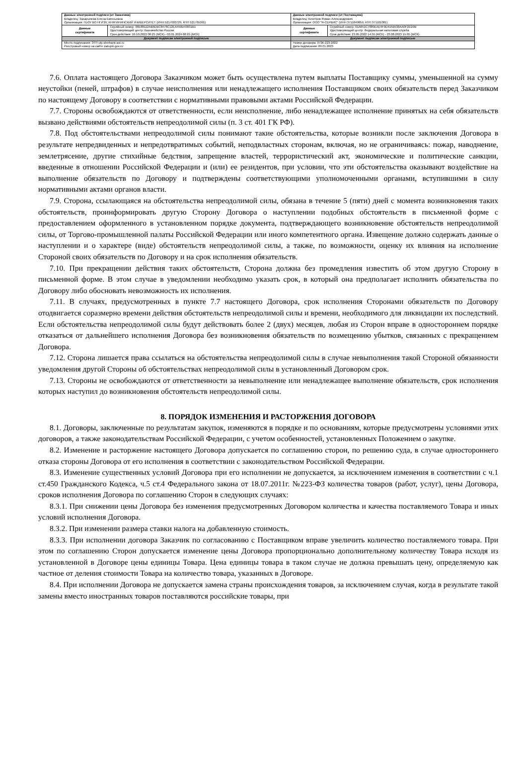| Данные электронной подписи (от Заказчика) Владелец: Захарычева Елена Евгеньевна Организация: ГБОУ ВО НГИЭУ, КНЯГИНИНСКИЙ УНИВЕРСИТЕТ (ИНН 5217003729, КПП 521701001) | | Данные электронной подписи (от Поставщика) Владелец: Кочетков Роман Александрович Организация: ООО "Я-СЕРВИС" (ИНН 3711049859, КПП 371101001) | |
| Данные сертификата | Серийный номер: 00E88112AB6DBC8478C12EA450D43031B1 Удостоверяющий центр: Казначейство России Срок действия: 10.10.2022 08:25 (МСК) - 03.01.2024 08:25 (МСК) | Данные сертификата | Серийный номер: 01A651C7009EAE4F9D415B530AA0F2ED9B Удостоверяющий центр: Федеральная налоговая служба Срок действия: 23.05.2022 14:55 (МСК) - 23.08.2023 15:05 (МСК) |
| Документ подписан электронной подписью | | Документ подписан электронной подписью | |
| Место подписания: ЭТП utp.sberbank-ast.ru Реестровый номер на сайте zakupki.gov.ru: | | Номер договора: 07ЗК-223-2022 Дата подписания: 09.01.2023 | |
7.6. Оплата настоящего Договора Заказчиком может быть осуществлена путем выплаты Поставщику суммы, уменьшенной на сумму неустойки (пеней, штрафов) в случае неисполнения или ненадлежащего исполнения Поставщиком своих обязательств перед Заказчиком по настоящему Договору в соответствии с нормативными правовыми актами Российской Федерации.
7.7. Стороны освобождаются от ответственности, если неисполнение, либо ненадлежащее исполнение принятых на себя обязательств вызвано действиями обстоятельств непреодолимой силы (п. 3 ст. 401 ГК РФ).
7.8. Под обстоятельствами непреодолимой силы понимают такие обстоятельства, которые возникли после заключения Договора в результате непредвиденных и непредотвратимых событий, неподвластных сторонам, включая, но не ограничиваясь: пожар, наводнение, землетрясение, другие стихийные бедствия, запрещение властей, террористический акт, экономические и политические санкции, введенные в отношении Российской Федерации и (или) ее резидентов, при условии, что эти обстоятельства оказывают воздействие на выполнение обязательств по Договору и подтверждены соответствующими уполномоченными органами, вступившими в силу нормативными актами органов власти.
7.9. Сторона, ссылающаяся на обстоятельства непреодолимой силы, обязана в течение 5 (пяти) дней с момента возникновения таких обстоятельств, проинформировать другую Сторону Договора о наступлении подобных обстоятельств в письменной форме с предоставлением оформленного в установленном порядке документа, подтверждающего возникновение обстоятельств непреодолимой силы, от Торгово-промышленной палаты Российской Федерации или иного компетентного органа. Извещение должно содержать данные о наступлении и о характере (виде) обстоятельств непреодолимой силы, а также, по возможности, оценку их влияния на исполнение Стороной своих обязательств по Договору и на срок исполнения обязательств.
7.10. При прекращении действия таких обстоятельств, Сторона должна без промедления известить об этом другую Сторону в письменной форме. В этом случае в уведомлении необходимо указать срок, в который она предполагает исполнить обязательства по Договору либо обосновать невозможность их исполнения.
7.11. В случаях, предусмотренных в пункте 7.7 настоящего Договора, срок исполнения Сторонами обязательств по Договору отодвигается соразмерно времени действия обстоятельств непреодолимой силы и времени, необходимого для ликвидации их последствий. Если обстоятельства непреодолимой силы будут действовать более 2 (двух) месяцев, любая из Сторон вправе в одностороннем порядке отказаться от дальнейшего исполнения Договора без возникновения обязательств по возмещению убытков, связанных с прекращением Договора.
7.12. Сторона лишается права ссылаться на обстоятельства непреодолимой силы в случае невыполнения такой Стороной обязанности уведомления другой Стороны об обстоятельствах непреодолимой силы в установленный Договором срок.
7.13. Стороны не освобождаются от ответственности за невыполнение или ненадлежащее выполнение обязательств, срок исполнения которых наступил до возникновения обстоятельств непреодолимой силы.
8. ПОРЯДОК ИЗМЕНЕНИЯ И РАСТОРЖЕНИЯ ДОГОВОРА
8.1. Договоры, заключенные по результатам закупок, изменяются в порядке и по основаниям, которые предусмотрены условиями этих договоров, а также законодательствам Российской Федерации, с учетом особенностей, установленных Положением о закупке.
8.2. Изменение и расторжение настоящего Договора допускается по соглашению сторон, по решению суда, в случае одностороннего отказа стороны Договора от его исполнения в соответствии с законодательством Российской Федерации.
8.3. Изменение существенных условий Договора при его исполнении не допускается, за исключением изменения в соответствии с ч.1 ст.450 Гражданского Кодекса, ч.5 ст.4 Федерального закона от 18.07.2011г. №223-ФЗ количества товаров (работ, услуг), цены Договора, сроков исполнения Договора по соглашению Сторон в следующих случаях:
8.3.1. При снижении цены Договора без изменения предусмотренных Договором количества и качества поставляемого Товара и иных условий исполнения Договора.
8.3.2. При изменении размера ставки налога на добавленную стоимость.
8.3.3. При исполнении договора Заказчик по согласованию с Поставщиком вправе увеличить количество поставляемого товара. При этом по соглашению Сторон допускается изменение цены Договора пропорционально дополнительному количеству Товара исходя из установленной в Договоре цены единицы Товара. Цена единицы товара в таком случае не должна превышать цену, определяемую как частное от деления стоимости Товара на количество товара, указанных в Договоре.
8.4. При исполнении Договора не допускается замена страны происхождения товаров, за исключением случая, когда в результате такой замены вместо иностранных товаров поставляются российские товары, при